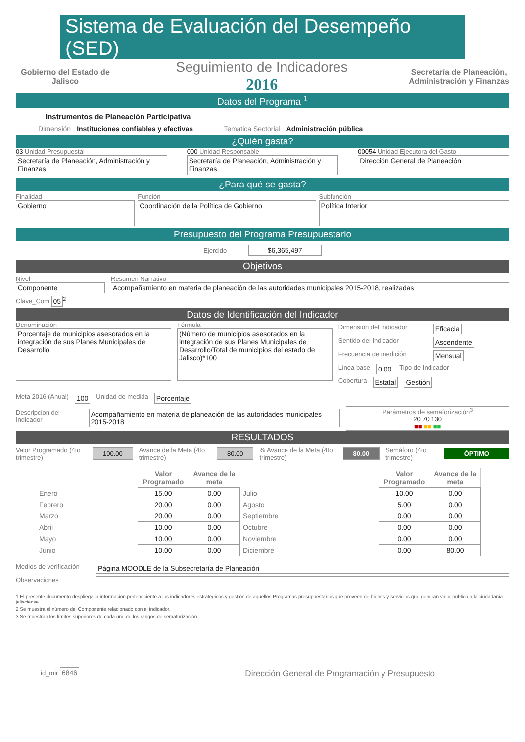Sistema de Evaluación del Desempeño (SED)
Gobierno del Estado de Jalisco
Seguimiento de Indicadores
2016
Secretaría de Planeación,
Administración y Finanzas
Datos del Programa <sup>1</sup>
Instrumentos de Planeación Participativa
Dimensión Instituciones confiables y efectivas Temática Sectorial Administración pública
¿Quién gasta?
03 Unidad Presupuestal
Secretaría de Planeación, Administración y Finanzas
000 Unidad Responsable
Secretaría de Planeación, Administración y Finanzas
00054 Unidad Ejecutora del Gasto
Dirección General de Planeación
¿Para qué se gasta?
Finalidad
Gobierno
Función
Coordinación de la Política de Gobierno
Subfunción
Política Interior
Presupuesto del Programa Presupuestario
Ejercido $6,365,497
Objetivos
Nivel
Componente
Resumen Narrativo
Acompañamiento en materia de planeación de las autoridades municipales 2015-2018, realizadas
Clave_Com 05<sup>2</sup>
Datos de Identificación del Indicador
Denominación
Porcentaje de municipios asesorados en la integración de sus Planes Municipales de Desarrollo
Fórmula
(Número de municipios asesorados en la integración de sus Planes Municipales de Desarrollo/Total de municipios del estado de Jalisco)*100
Dimensión del Indicador Eficacia
Sentido del Indicador Ascendente
Frecuencia de medición Mensual
Línea base 0.00 Tipo de Indicador
Cobertura Estatal Gestión
Meta 2016 (Anual) 100 Unidad de medida Porcentaje
Descripcion del Indicador Acompañamiento en materia de planeación de las autoridades municipales 2015-2018
Parámetros de semaforización<sup>3</sup>
20 70 130
■■ ■■ ■■
RESULTADOS
Valor Programado (4to trimestre) 100.00 Avance de la Meta (4to trimestre) 80.00% Avance de la Meta (4to trimestre) 80.00 Semáforo (4to trimestre) ÓPTIMO
| | Valor Programado | Avance de la meta | | Valor Programado | Avance de la meta |
| --- | --- | --- | --- | --- | --- |
| Enero | 15.00 | 0.00 | Julio | 10.00 | 0.00 |
| Febrero | 20.00 | 0.00 | Agosto | 5.00 | 0.00 |
| Marzo | 20.00 | 0.00 | Septiembre | 0.00 | 0.00 |
| Abril | 10.00 | 0.00 | Octubre | 0.00 | 0.00 |
| Mayo | 10.00 | 0.00 | Noviembre | 0.00 | 0.00 |
| Junio | 10.00 | 0.00 | Diciembre | 0.00 | 80.00 |
Medios de verificación Página MOODLE de la Subsecretaría de Planeación
Observaciones
1 El presente documento despliega la información perteneciente a los indicadores estratégicos y gestión de aquellos Programas presupuestarios que proveen de bienes y servicios que generan valor público a la ciudadania jalisciense.
2 Se muestra el número del Componente relacionado con el indicador.
3 Se muestran los límites superiores de cada uno de los rangos de semaforización.
id_mir 6846 Dirección General de Programación y Presupuesto